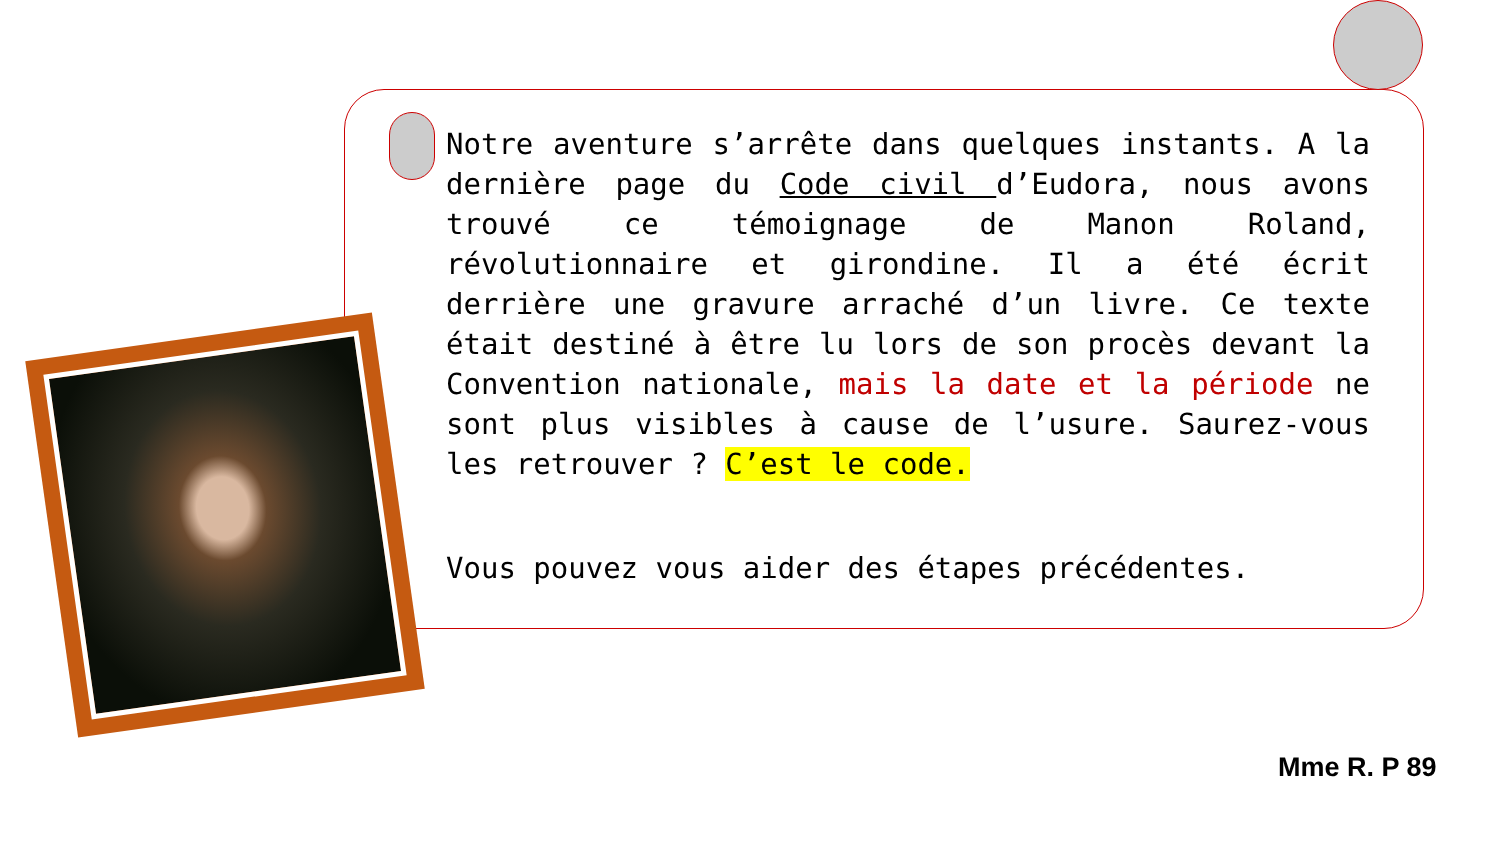Notre aventure s’arrête dans quelques instants. A la dernière page du Code civil d’Eudora, nous avons trouvé ce témoignage de Manon Roland, révolutionnaire et girondine. Il a été écrit derrière une gravure arraché d’un livre. Ce texte était destiné à être lu lors de son procès devant la Convention nationale, mais la date et la période ne sont plus visibles à cause de l’usure. Saurez-vous les retrouver ? C’est le code.
Vous pouvez vous aider des étapes précédentes.
Mme R. P 89